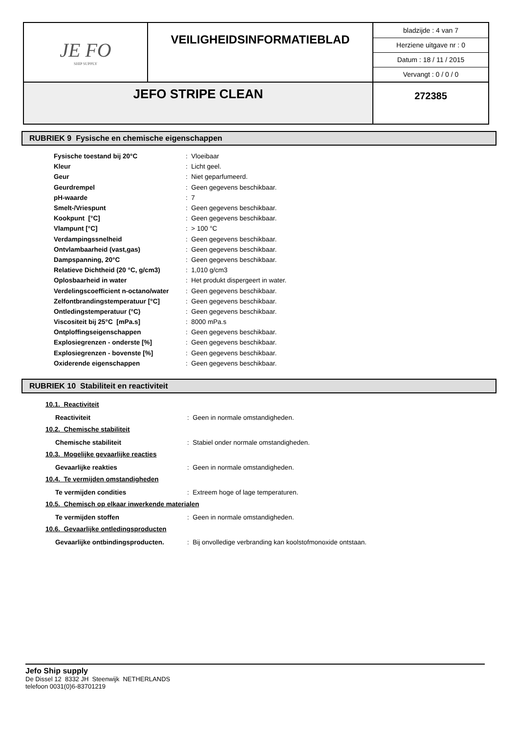| JE FO SHIP SUPPLY | VEILIGHEIDSINFORMATIEBLAD | bladzijde : 4 van 7 Herziene uitgave nr : 0 Datum : 18 / 11 / 2015 Vervangt : 0 / 0 / 0 |
| JEFO STRIPE CLEAN | | 272385 |
RUBRIEK 9 Fysische en chemische eigenschappen
| Fysische toestand bij 20°C | : Vloeibaar |
| Kleur | : Licht geel. |
| Geur | : Niet geparfumeerd. |
| Geurdrempel | : Geen gegevens beschikbaar. |
| pH-waarde | : 7 |
| Smelt-/Vriespunt | : Geen gegevens beschikbaar. |
| Kookpunt [°C] | : Geen gegevens beschikbaar. |
| Vlampunt [°C] | : > 100 °C |
| Verdampingssnelheid | : Geen gegevens beschikbaar. |
| Ontvlambaarheid (vast,gas) | : Geen gegevens beschikbaar. |
| Dampspanning, 20°C | : Geen gegevens beschikbaar. |
| Relatieve Dichtheid (20 °C, g/cm3) | : 1,010 g/cm3 |
| Oplosbaarheid in water | : Het produkt dispergeert in water. |
| Verdelingscoefficient n-octano/water | : Geen gegevens beschikbaar. |
| Zelfontbrandingstemperatuur [°C] | : Geen gegevens beschikbaar. |
| Ontledingstemperatuur (°C) | : Geen gegevens beschikbaar. |
| Viscositeit bij 25°C [mPa.s] | : 8000 mPa.s |
| Ontploffingseigenschappen | : Geen gegevens beschikbaar. |
| Explosiegrenzen - onderste [%] | : Geen gegevens beschikbaar. |
| Explosiegrenzen - bovenste [%] | : Geen gegevens beschikbaar. |
| Oxiderende eigenschappen | : Geen gegevens beschikbaar. |
RUBRIEK 10 Stabiliteit en reactiviteit
10.1. Reactiviteit
Reactiviteit: Geen in normale omstandigheden.
10.2. Chemische stabiliteit
Chemische stabiliteit: Stabiel onder normale omstandigheden.
10.3. Mogelijke gevaarlijke reacties
Gevaarlijke reakties: Geen in normale omstandigheden.
10.4. Te vermijden omstandigheden
Te vermijden condities: Extreem hoge of lage temperaturen.
10.5. Chemisch op elkaar inwerkende materialen
Te vermijden stoffen: Geen in normale omstandigheden.
10.6. Gevaarlijke ontledingsproducten
Gevaarlijke ontbindingsproducten.: Bij onvolledige verbranding kan koolstofmonoxide ontstaan.
Jefo Ship supply
De Dissel 12 8332 JH Steenwijk NETHERLANDS
telefoon 0031(0)6-83701219